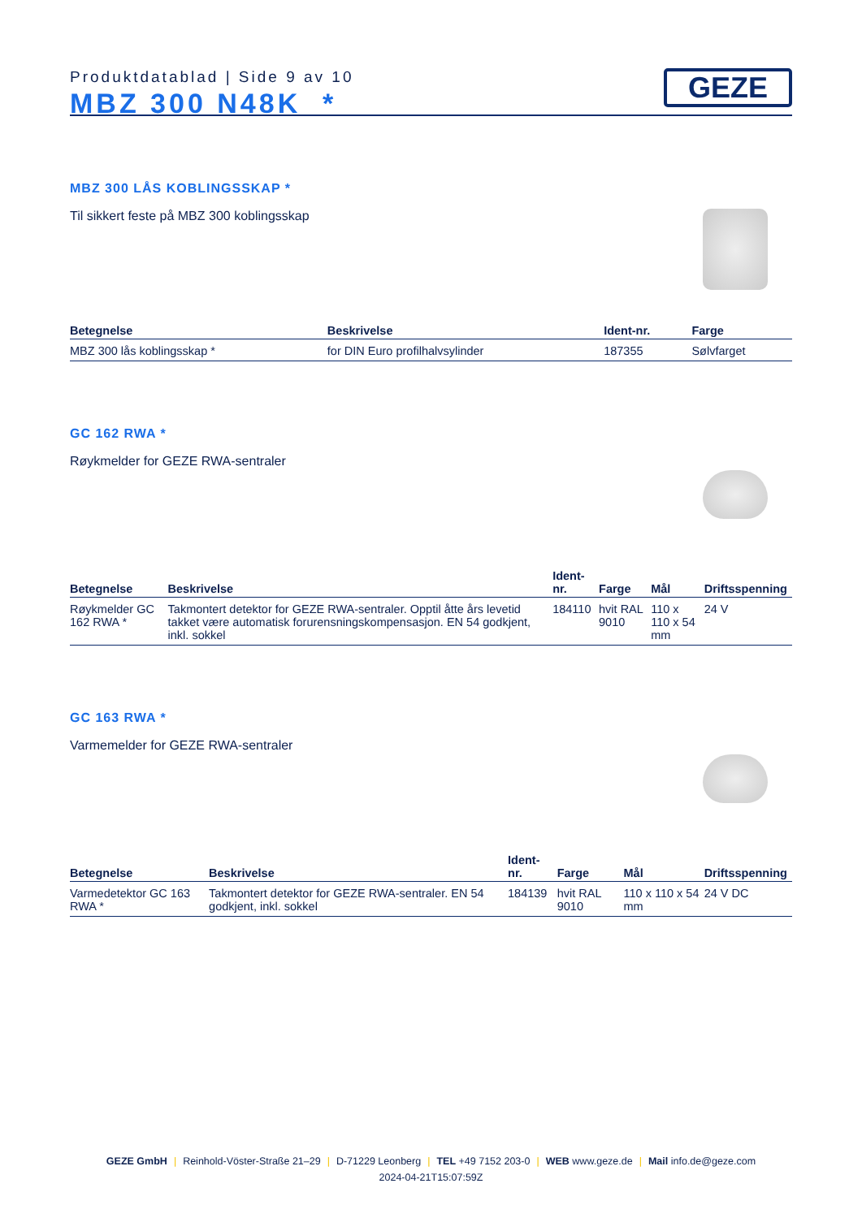Produktdatablad | Side 9 av 10
MBZ 300 N48K *
GEZE
MBZ 300 LÅS KOBLINGSSKAP *
Til sikkert feste på MBZ 300 koblingsskap
| Betegnelse | Beskrivelse | Ident-nr. | Farge |
| --- | --- | --- | --- |
| MBZ 300 lås koblingsskap * | for DIN Euro profilhalvsylinder | 187355 | Sølvfarget |
GC 162 RWA *
Røykmelder for GEZE RWA-sentraler
| Betegnelse | Beskrivelse | Ident-nr. | Farge | Mål | Driftsspenning |
| --- | --- | --- | --- | --- | --- |
| Røykmelder GC 162 RWA * | Takmontert detektor for GEZE RWA-sentraler. Opptil åtte års levetid takket være automatisk forurensningskompensasjon. EN 54 godkjent, inkl. sokkel | 184110 | hvit RAL 9010 | 110 x 110 x 54 mm | 24 V |
GC 163 RWA *
Varmemelder for GEZE RWA-sentraler
| Betegnelse | Beskrivelse | Ident-nr. | Farge | Mål | Driftsspenning |
| --- | --- | --- | --- | --- | --- |
| Varmedetektor GC 163 RWA * | Takmontert detektor for GEZE RWA-sentraler. EN 54 godkjent, inkl. sokkel | 184139 | hvit RAL 9010 | 110 x 110 x 54 mm | 24 V DC |
GEZE GmbH | Reinhold-Vöster-Straße 21–29 | D-71229 Leonberg | TEL +49 7152 203-0 | WEB www.geze.de | Mail info.de@geze.com
2024-04-21T15:07:59Z